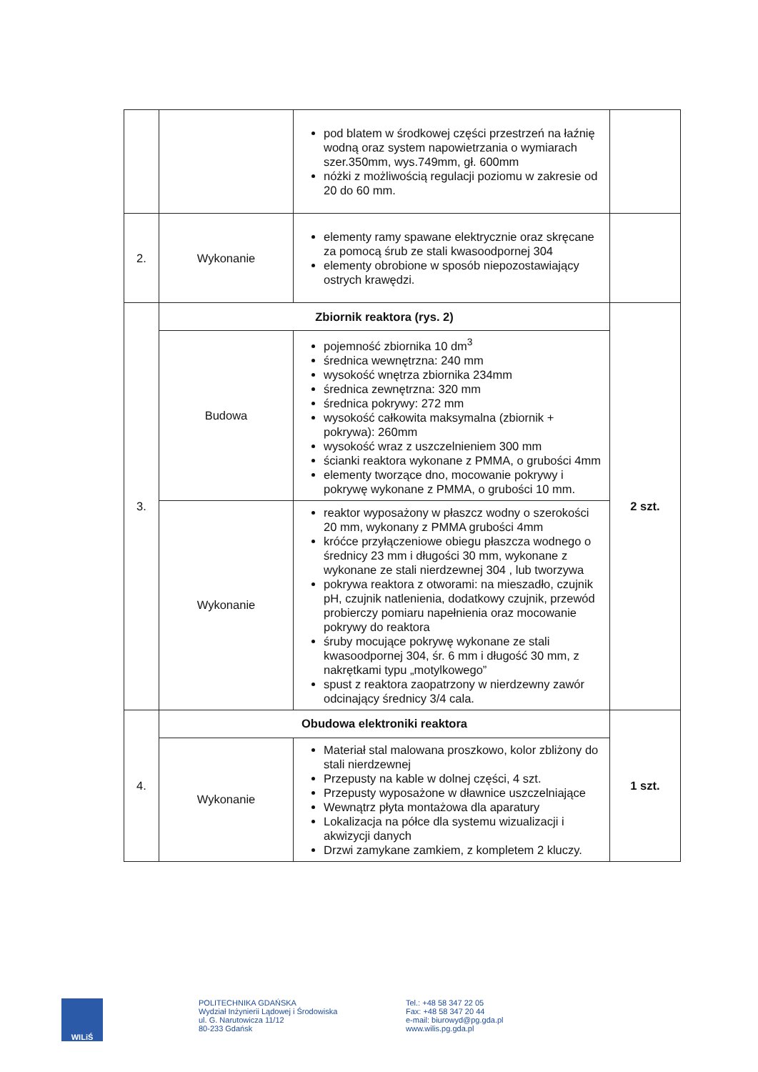| | | pod blatem w środkowej części przestrzeń na łaźnię wodną oraz system napowietrzania o wymiarach szer.350mm, wys.749mm, gł. 600mm nóżki z możliwością regulacji poziomu w zakresie od 20 do 60 mm. | |
| 2. | Wykonanie | elementy ramy spawane elektrycznie oraz skręcane za pomocą śrub ze stali kwasoodpornej 304 elementy obrobione w sposób niepozostawiający ostrych krawędzi. | |
| 3. | Zbiornik reaktora (rys. 2) | | 2 szt. |
| | Budowa | pojemność zbiornika 10 dm<sup>3</sup> średnica wewnętrzna: 240 mm wysokość wnętrza zbiornika 234mm średnica zewnętrzna: 320 mm średnica pokrywy: 272 mm wysokość całkowita maksymalna (zbiornik + pokrywa): 260mm wysokość wraz z uszczelnieniem 300 mm ścianki reaktora wykonane z PMMA, o grubości 4mm elementy tworzące dno, mocowanie pokrywy i pokrywę wykonane z PMMA, o grubości 10 mm. | |
| | Wykonanie | reaktor wyposażony w płaszcz wodny o szerokości 20 mm, wykonany z PMMA grubości 4mm króćce przyłączeniowe obiegu płaszcza wodnego o średnicy 23 mm i długości 30 mm, wykonane z wykonane ze stali nierdzewnej 304 , lub tworzywa pokrywa reaktora z otworami: na mieszadło, czujnik pH, czujnik natlenienia, dodatkowy czujnik, przewód probierczy pomiaru napełnienia oraz mocowanie pokrywy do reaktora śruby mocujące pokrywę wykonane ze stali kwasoodpornej 304, śr. 6 mm i długość 30 mm, z nakrętkami typu „motylkowego” spust z reaktora zaopatrzony w nierdzewny zawór odcinający średnicy 3/4 cala. | |
| 4. | Obudowa elektroniki reaktora | | 1 szt. |
| | Wykonanie | Materiał stal malowana proszkowo, kolor zbliżony do stali nierdzewnej Przepusty na kable w dolnej części, 4 szt. Przepusty wyposażone w dławnice uszczelniające Wewnątrz płyta montażowa dla aparatury Lokalizacja na półce dla systemu wizualizacji i akwizycji danych Drzwi zamykane zamkiem, z kompletem 2 kluczy. | |
WILiŚ
POLITECHNIKA GDAŃSKA
Wydział Inżynierii Lądowej i Środowiska
ul. G. Narutowicza 11/12
80-233 Gdańsk
Tel.: +48 58 347 22 05
Fax: +48 58 347 20 44
e-mail: biurowyd@pg.gda.pl
www.wilis.pg.gda.pl